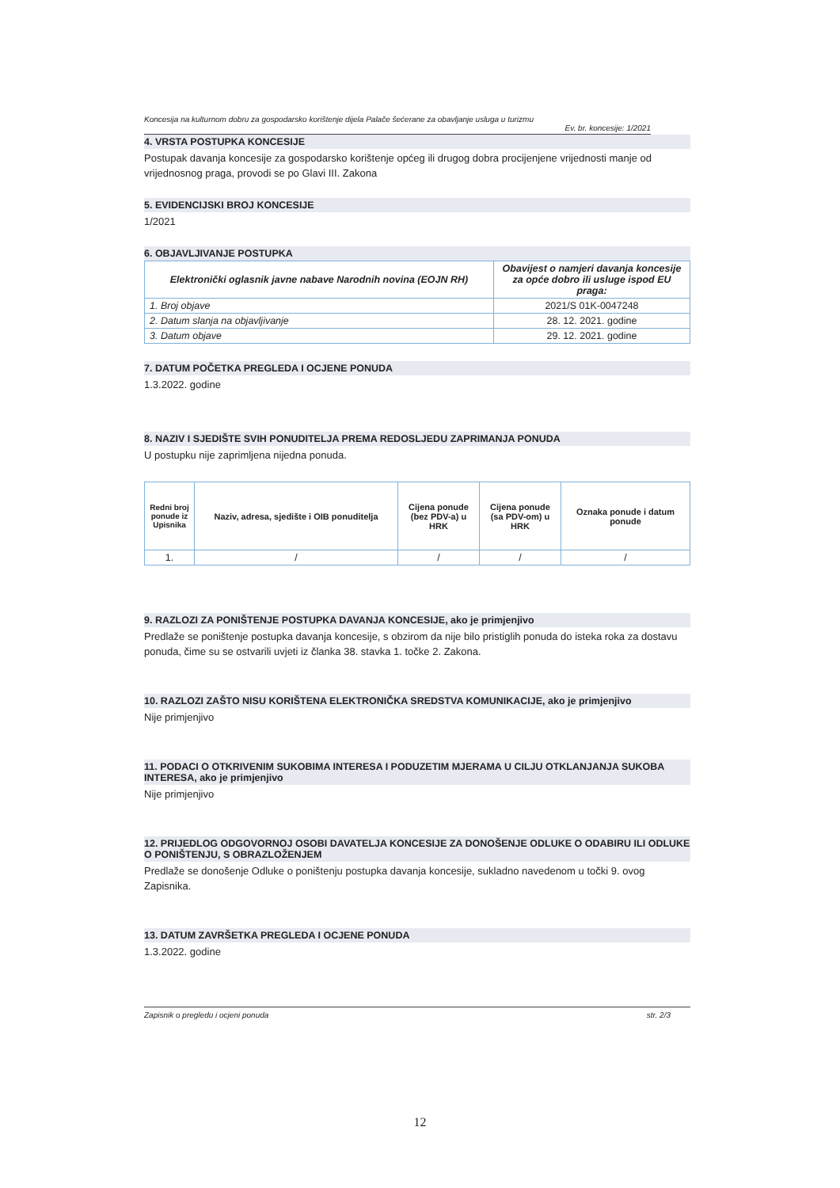Koncesija na kulturnom dobru za gospodarsko korištenje dijela Palače šećerane za obavljanje usluga u turizmu
Ev. br. koncesije: 1/2021
4. VRSTA POSTUPKA KONCESIJE
Postupak davanja koncesije za gospodarsko korištenje općeg ili drugog dobra procijenjene vrijednosti manje od vrijednosnog praga, provodi se po Glavi III. Zakona
5. EVIDENCIJSKI BROJ KONCESIJE
1/2021
6. OBJAVLJIVANJE POSTUPKA
| Elektronički oglasnik javne nabave Narodnih novina (EOJN RH) | Obavijest o namjeri davanja koncesije za opće dobro ili usluge ispod EU praga: |
| --- | --- |
| 1. Broj objave | 2021/S 01K-0047248 |
| 2. Datum slanja na objavljivanje | 28. 12. 2021. godine |
| 3. Datum objave | 29. 12. 2021. godine |
7. DATUM POČETKA PREGLEDA I OCJENE PONUDA
1.3.2022. godine
8. NAZIV I SJEDIŠTE SVIH PONUDITELJA PREMA REDOSLJEDU ZAPRIMANJA PONUDA
U postupku nije zaprimljena nijedna ponuda.
| Redni broj ponude iz Upisnika | Naziv, adresa, sjedište i OIB ponuditelja | Cijena ponude (bez PDV-a) u HRK | Cijena ponude (sa PDV-om) u HRK | Oznaka ponude i datum ponude |
| --- | --- | --- | --- | --- |
| 1. | / | / | / | / |
9. RAZLOZI ZA PONIŠTENJE POSTUPKA DAVANJA KONCESIJE, ako je primjenjivo
Predlaže se poništenje postupka davanja koncesije, s obzirom da nije bilo pristiglih ponuda do isteka roka za dostavu ponuda, čime su se ostvarili uvjeti iz članka 38. stavka 1. točke 2. Zakona.
10. RAZLOZI ZAŠTO NISU KORIŠTENA ELEKTRONIČKA SREDSTVA KOMUNIKACIJE, ako je primjenjivo
Nije primjenjivo
11. PODACI O OTKRIVENIM SUKOBIMA INTERESA I PODUZETIM MJERAMA U CILJU OTKLANJANJA SUKOBA INTERESA, ako je primjenjivo
Nije primjenjivo
12. PRIJEDLOG ODGOVORNOJ OSOBI DAVATELJA KONCESIJE ZA DONOŠENJE ODLUKE O ODABIRU ILI ODLUKE O PONIŠTENJU, S OBRAZLOŽENJEM
Predlaže se donošenje Odluke o poništenju postupka davanja koncesije, sukladno navedenom u točki 9. ovog Zapisnika.
13. DATUM ZAVRŠETKA PREGLEDA I OCJENE PONUDA
1.3.2022. godine
Zapisnik o pregledu i ocjeni ponuda str. 2/3
12